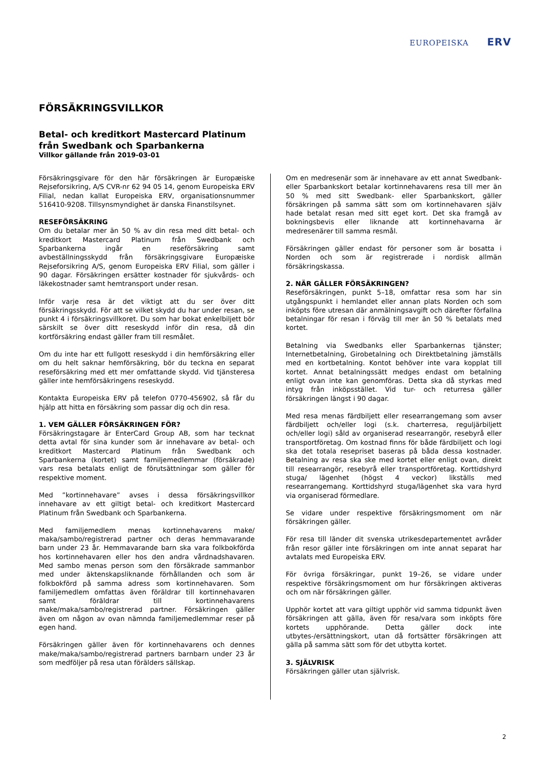EUROPEISKA ERV
FÖRSÄKRINGSVILLKOR
Betal- och kreditkort Mastercard Platinum
från Swedbank och Sparbankerna
Villkor gällande från 2019-03-01
Försäkringsgivare för den här försäkringen är Europæiske Rejseforsikring, A/S CVR-nr 62 94 05 14, genom Europeiska ERV Filial, nedan kallat Europeiska ERV, organisationsnummer 516410-9208. Tillsynsmyndighet är danska Finanstilsynet.
RESEFÖRSÄKRING
Om du betalar mer än 50 % av din resa med ditt betal- och kreditkort Mastercard Platinum från Swedbank och Sparbankerna ingår en reseförsäkring samt avbeställningsskydd från försäkringsgivare Europæiske Rejseforsikring A/S, genom Europeiska ERV Filial, som gäller i 90 dagar. Försäkringen ersätter kostnader för sjukvårds- och läkekostnader samt hemtransport under resan.
Inför varje resa är det viktigt att du ser över ditt försäkringsskydd. För att se vilket skydd du har under resan, se punkt 4 i försäkringsvillkoret. Du som har bokat enkelbiljett bör särskilt se över ditt reseskydd inför din resa, då din kortförsäkring endast gäller fram till resmålet.
Om du inte har ett fullgott reseskydd i din hemförsäkring eller om du helt saknar hemförsäkring, bör du teckna en separat reseförsäkring med ett mer omfattande skydd. Vid tjänsteresa gäller inte hemförsäkringens reseskydd.
Kontakta Europeiska ERV på telefon 0770-456902, så får du hjälp att hitta en försäkring som passar dig och din resa.
1. VEM GÄLLER FÖRSÄKRINGEN FÖR?
Försäkringstagare är EnterCard Group AB, som har tecknat detta avtal för sina kunder som är innehavare av betal- och kreditkort Mastercard Platinum från Swedbank och Sparbankerna (kortet) samt familjemedlemmar (försäkrade) vars resa betalats enligt de förutsättningar som gäller för respektive moment.
Med ”kortinnehavare” avses i dessa försäkringsvillkor innehavare av ett giltigt betal- och kreditkort Mastercard Platinum från Swedbank och Sparbankerna.
Med familjemedlem menas kortinnehavarens make/ maka/sambo/registrerad partner och deras hemmavarande barn under 23 år. Hemmavarande barn ska vara folkbokförda hos kortinnehavaren eller hos den andra vårdnadshavaren. Med sambo menas person som den försäkrade sammanbor med under äktenskapsliknande förhållanden och som är folkbokförd på samma adress som kortinnehavaren. Som familjemedlem omfattas även föräldrar till kortinnehavaren samt föräldrar till kortinnehavarens make/maka/sambo/registrerad partner. Försäkringen gäller även om någon av ovan nämnda familjemedlemmar reser på egen hand.
Försäkringen gäller även för kortinnehavarens och dennes make/maka/sambo/registrerad partners barnbarn under 23 år som medföljer på resa utan förälders sällskap.
Om en medresenär som är innehavare av ett annat Swedbank- eller Sparbankskort betalar kortinnehavarens resa till mer än 50 % med sitt Swedbank- eller Sparbankskort, gäller försäkringen på samma sätt som om kortinnehavaren själv hade betalat resan med sitt eget kort. Det ska framgå av bokningsbevis eller liknande att kortinnehavarna är medresenärer till samma resmål.
Försäkringen gäller endast för personer som är bosatta i Norden och som är registrerade i nordisk allmän försäkringskassa.
2. NÄR GÄLLER FÖRSÄKRINGEN?
Reseförsäkringen, punkt 5–18, omfattar resa som har sin utgångspunkt i hemlandet eller annan plats Norden och som inköpts före utresan där anmälningsavgift och därefter förfallna betalningar för resan i förväg till mer än 50 % betalats med kortet.
Betalning via Swedbanks eller Sparbankernas tjänster; Internetbetalning, Girobetalning och Direktbetalning jämställs med en kortbetalning. Kontot behöver inte vara kopplat till kortet. Annat betalningssätt medges endast om betalning enligt ovan inte kan genomföras. Detta ska då styrkas med intyg från inköpsstället. Vid tur- och returresa gäller försäkringen längst i 90 dagar.
Med resa menas färdbiljett eller researrangemang som avser färdbiljett och/eller logi (s.k. charterresa, reguljärbiljett och/eller logi) såld av organiserad researrangör, resebyrå eller transportföretag. Om kostnad finns för både färdbiljett och logi ska det totala resepriset baseras på båda dessa kostnader. Betalning av resa ska ske med kortet eller enligt ovan, direkt till researrangör, resebyrå eller transportföretag. Korttidshyrd stuga/ lägenhet (högst 4 veckor) likställs med researrangemang. Korttidshyrd stuga/lägenhet ska vara hyrd via organiserad förmedlare.
Se vidare under respektive försäkringsmoment om när försäkringen gäller.
För resa till länder dit svenska utrikesdepartementet avråder från resor gäller inte försäkringen om inte annat separat har avtalats med Europeiska ERV.
För övriga försäkringar, punkt 19–26, se vidare under respektive försäkringsmoment om hur försäkringen aktiveras och om när försäkringen gäller.
Upphör kortet att vara giltigt upphör vid samma tidpunkt även försäkringen att gälla, även för resa/vara som inköpts före kortets upphörande. Detta gäller dock inte utbytes-/ersättningskort, utan då fortsätter försäkringen att gälla på samma sätt som för det utbytta kortet.
3. SJÄLVRISK
Försäkringen gäller utan självrisk.
2